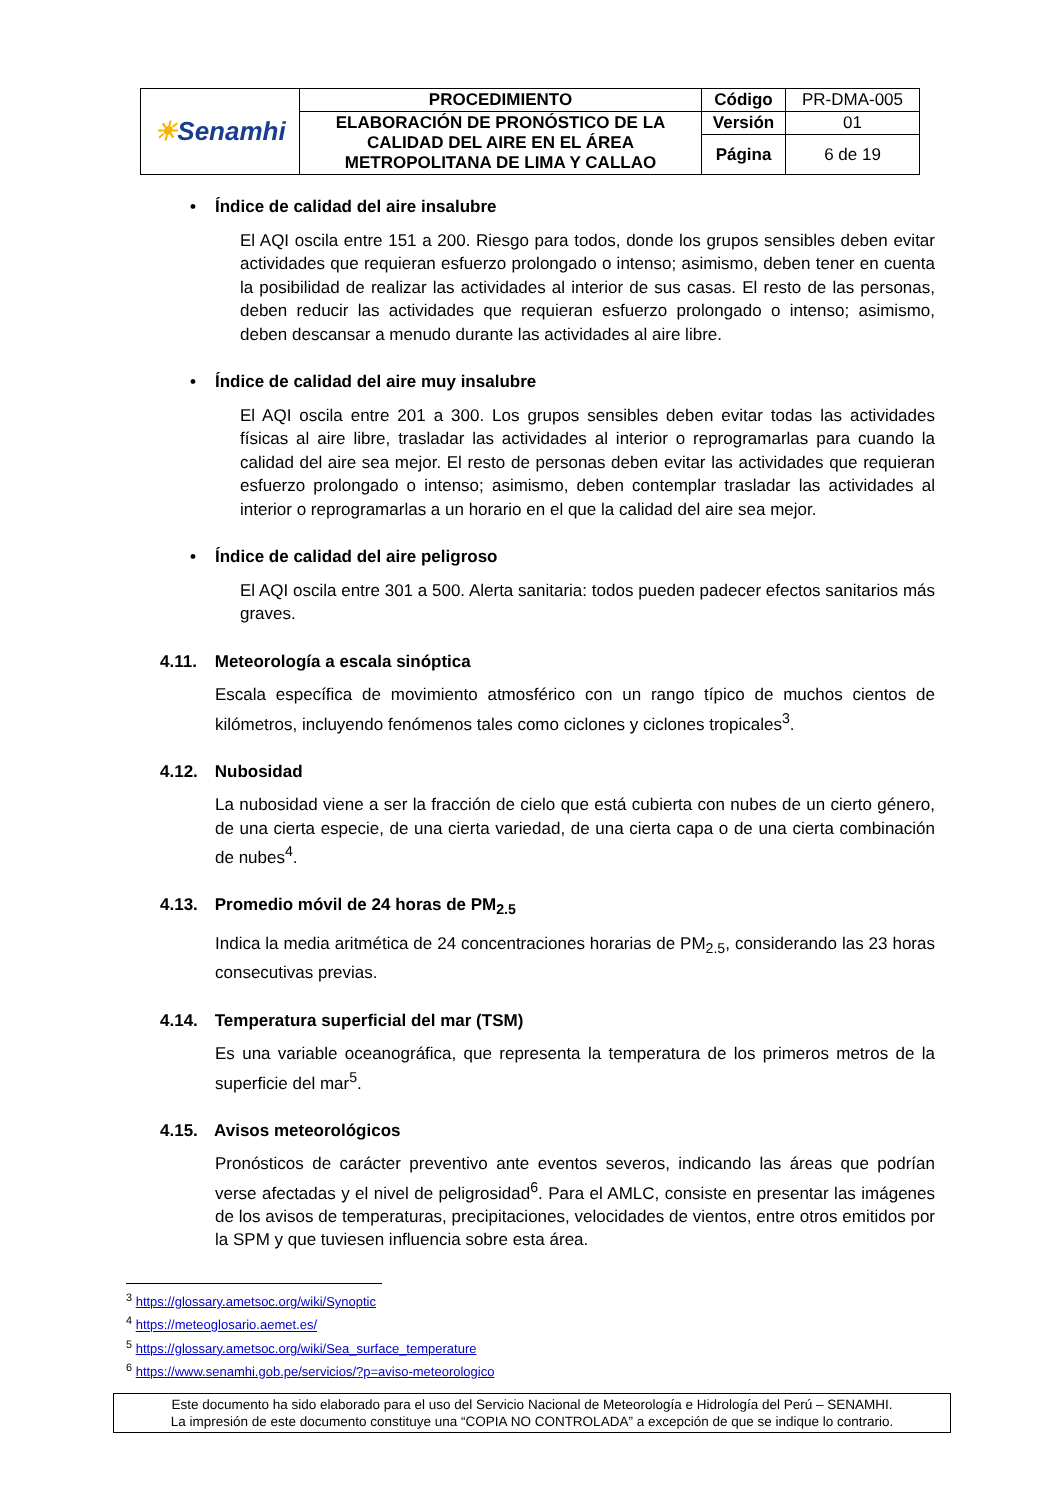| ☀ Senamhi | PROCEDIMIENTO | Código | PR-DMA-005 |
| | ELABORACIÓN DE PRONÓSTICO DE LA CALIDAD DEL AIRE EN EL ÁREA METROPOLITANA DE LIMA Y CALLAO | Versión | 01 |
| | | Página | 6 de 19 |
• Índice de calidad del aire insalubre
El AQI oscila entre 151 a 200. Riesgo para todos, donde los grupos sensibles deben evitar actividades que requieran esfuerzo prolongado o intenso; asimismo, deben tener en cuenta la posibilidad de realizar las actividades al interior de sus casas. El resto de las personas, deben reducir las actividades que requieran esfuerzo prolongado o intenso; asimismo, deben descansar a menudo durante las actividades al aire libre.
• Índice de calidad del aire muy insalubre
El AQI oscila entre 201 a 300. Los grupos sensibles deben evitar todas las actividades físicas al aire libre, trasladar las actividades al interior o reprogramarlas para cuando la calidad del aire sea mejor. El resto de personas deben evitar las actividades que requieran esfuerzo prolongado o intenso; asimismo, deben contemplar trasladar las actividades al interior o reprogramarlas a un horario en el que la calidad del aire sea mejor.
• Índice de calidad del aire peligroso
El AQI oscila entre 301 a 500. Alerta sanitaria: todos pueden padecer efectos sanitarios más graves.
4.11. Meteorología a escala sinóptica
Escala específica de movimiento atmosférico con un rango típico de muchos cientos de kilómetros, incluyendo fenómenos tales como ciclones y ciclones tropicales<sup>3</sup>.
4.12. Nubosidad
La nubosidad viene a ser la fracción de cielo que está cubierta con nubes de un cierto género, de una cierta especie, de una cierta variedad, de una cierta capa o de una cierta combinación de nubes<sup>4</sup>.
4.13. Promedio móvil de 24 horas de PM<sub>2.5</sub>
Indica la media aritmética de 24 concentraciones horarias de PM<sub>2.5</sub>, considerando las 23 horas consecutivas previas.
4.14. Temperatura superficial del mar (TSM)
Es una variable oceanográfica, que representa la temperatura de los primeros metros de la superficie del mar<sup>5</sup>.
4.15. Avisos meteorológicos
Pronósticos de carácter preventivo ante eventos severos, indicando las áreas que podrían verse afectadas y el nivel de peligrosidad<sup>6</sup>. Para el AMLC, consiste en presentar las imágenes de los avisos de temperaturas, precipitaciones, velocidades de vientos, entre otros emitidos por la SPM y que tuviesen influencia sobre esta área.
<sup>3</sup> https://glossary.ametsoc.org/wiki/Synoptic
<sup>4</sup> https://meteoglosario.aemet.es/
<sup>5</sup> https://glossary.ametsoc.org/wiki/Sea_surface_temperature
<sup>6</sup> https://www.senamhi.gob.pe/servicios/?p=aviso-meteorologico
Este documento ha sido elaborado para el uso del Servicio Nacional de Meteorología e Hidrología del Perú – SENAMHI.
La impresión de este documento constituye una “COPIA NO CONTROLADA” a excepción de que se indique lo contrario.